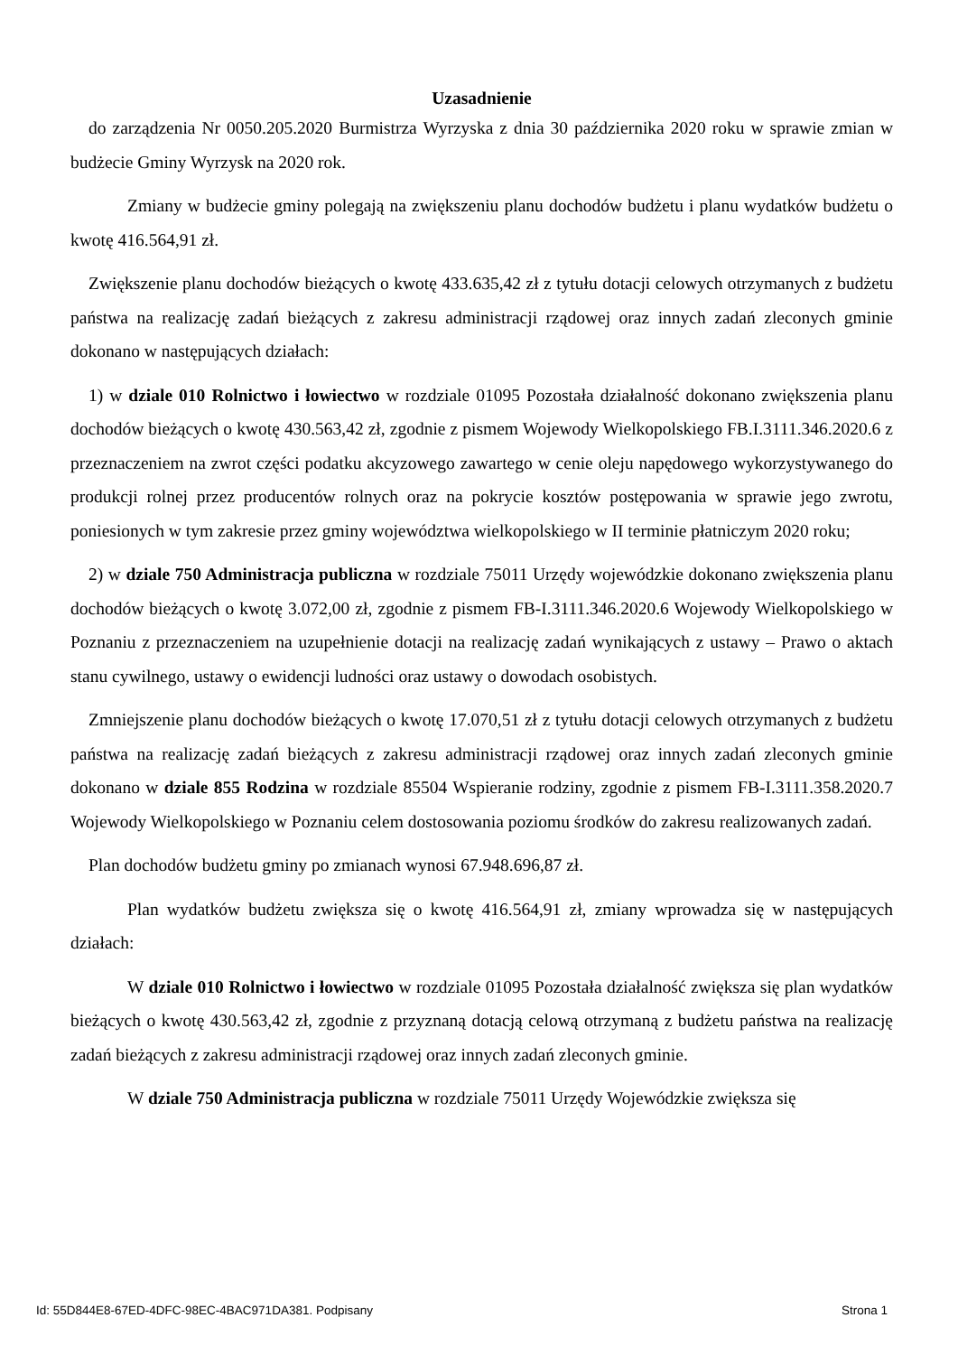Uzasadnienie
do zarządzenia Nr 0050.205.2020 Burmistrza Wyrzyska z dnia 30 października 2020 roku w sprawie zmian w budżecie Gminy Wyrzysk na 2020 rok.
Zmiany w budżecie gminy polegają na zwiększeniu planu dochodów budżetu i planu wydatków budżetu o kwotę 416.564,91 zł.
Zwiększenie planu dochodów bieżących o kwotę 433.635,42 zł z tytułu dotacji celowych otrzymanych z budżetu państwa na realizację zadań bieżących z zakresu administracji rządowej oraz innych zadań zleconych gminie dokonano w następujących działach:
1) w dziale 010 Rolnictwo i łowiectwo w rozdziale 01095 Pozostała działalność dokonano zwiększenia planu dochodów bieżących o kwotę 430.563,42 zł, zgodnie z pismem Wojewody Wielkopolskiego FB.I.3111.346.2020.6 z przeznaczeniem na zwrot części podatku akcyzowego zawartego w cenie oleju napędowego wykorzystywanego do produkcji rolnej przez producentów rolnych oraz na pokrycie kosztów postępowania w sprawie jego zwrotu, poniesionych w tym zakresie przez gminy województwa wielkopolskiego w II terminie płatniczym 2020 roku;
2) w dziale 750 Administracja publiczna w rozdziale 75011 Urzędy wojewódzkie dokonano zwiększenia planu dochodów bieżących o kwotę 3.072,00 zł, zgodnie z pismem FB-I.3111.346.2020.6 Wojewody Wielkopolskiego w Poznaniu z przeznaczeniem na uzupełnienie dotacji na realizację zadań wynikających z ustawy – Prawo o aktach stanu cywilnego, ustawy o ewidencji ludności oraz ustawy o dowodach osobistych.
Zmniejszenie planu dochodów bieżących o kwotę 17.070,51 zł z tytułu dotacji celowych otrzymanych z budżetu państwa na realizację zadań bieżących z zakresu administracji rządowej oraz innych zadań zleconych gminie dokonano w dziale 855 Rodzina w rozdziale 85504 Wspieranie rodziny, zgodnie z pismem FB-I.3111.358.2020.7 Wojewody Wielkopolskiego w Poznaniu celem dostosowania poziomu środków do zakresu realizowanych zadań.
Plan dochodów budżetu gminy po zmianach wynosi 67.948.696,87 zł.
Plan wydatków budżetu zwiększa się o kwotę 416.564,91 zł, zmiany wprowadza się w następujących działach:
W dziale 010 Rolnictwo i łowiectwo w rozdziale 01095 Pozostała działalność zwiększa się plan wydatków bieżących o kwotę 430.563,42 zł, zgodnie z przyznaną dotacją celową otrzymaną z budżetu państwa na realizację zadań bieżących z zakresu administracji rządowej oraz innych zadań zleconych gminie.
W dziale 750 Administracja publiczna w rozdziale 75011 Urzędy Wojewódzkie zwiększa się
Id: 55D844E8-67ED-4DFC-98EC-4BAC971DA381. Podpisany Strona 1